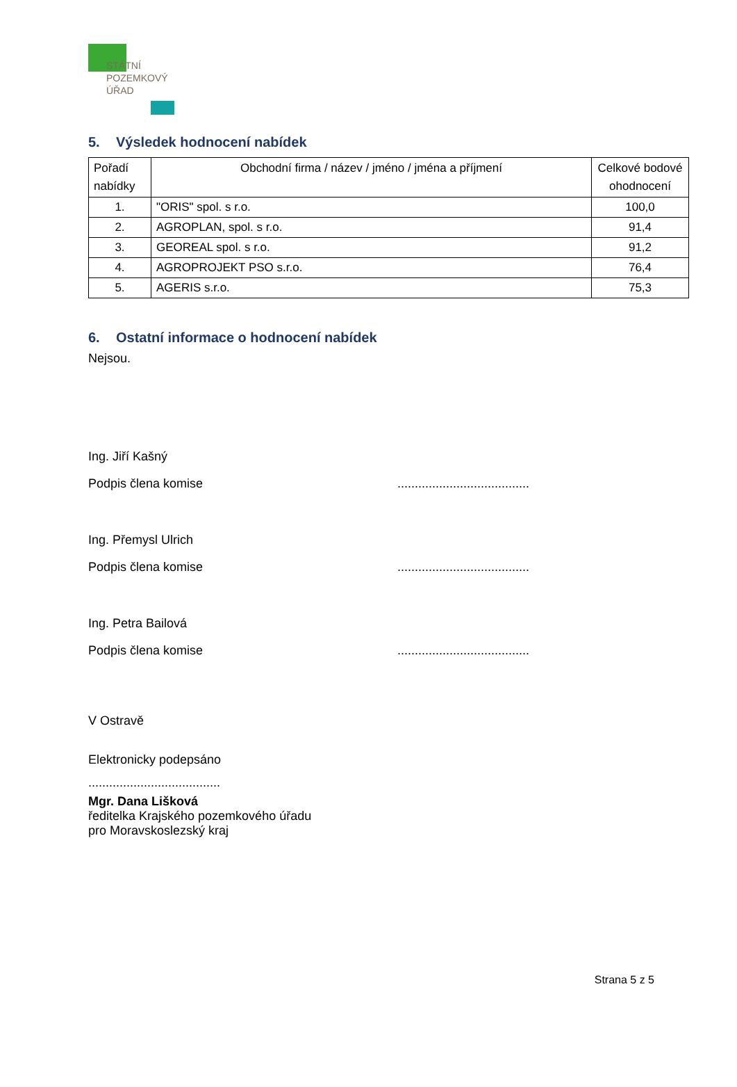STÁTNÍ
POZEMKOVÝ
ÚŘAD
5. Výsledek hodnocení nabídek
| Pořadí nabídky | Obchodní firma / název / jméno / jména a příjmení | Celkové bodové ohodnocení |
| --- | --- | --- |
| 1. | "ORIS" spol. s r.o. | 100,0 |
| 2. | AGROPLAN, spol. s r.o. | 91,4 |
| 3. | GEOREAL spol. s r.o. | 91,2 |
| 4. | AGROPROJEKT PSO s.r.o. | 76,4 |
| 5. | AGERIS s.r.o. | 75,3 |
6. Ostatní informace o hodnocení nabídek
Nejsou.
Ing. Jiří Kašný
Podpis člena komise......................................
Ing. Přemysl Ulrich
Podpis člena komise......................................
Ing. Petra Bailová
Podpis člena komise......................................
V Ostravě
Elektronicky podepsáno
......................................
Mgr. Dana Lišková
ředitelka Krajského pozemkového úřadu
pro Moravskoslezský kraj
Strana 5 z 5